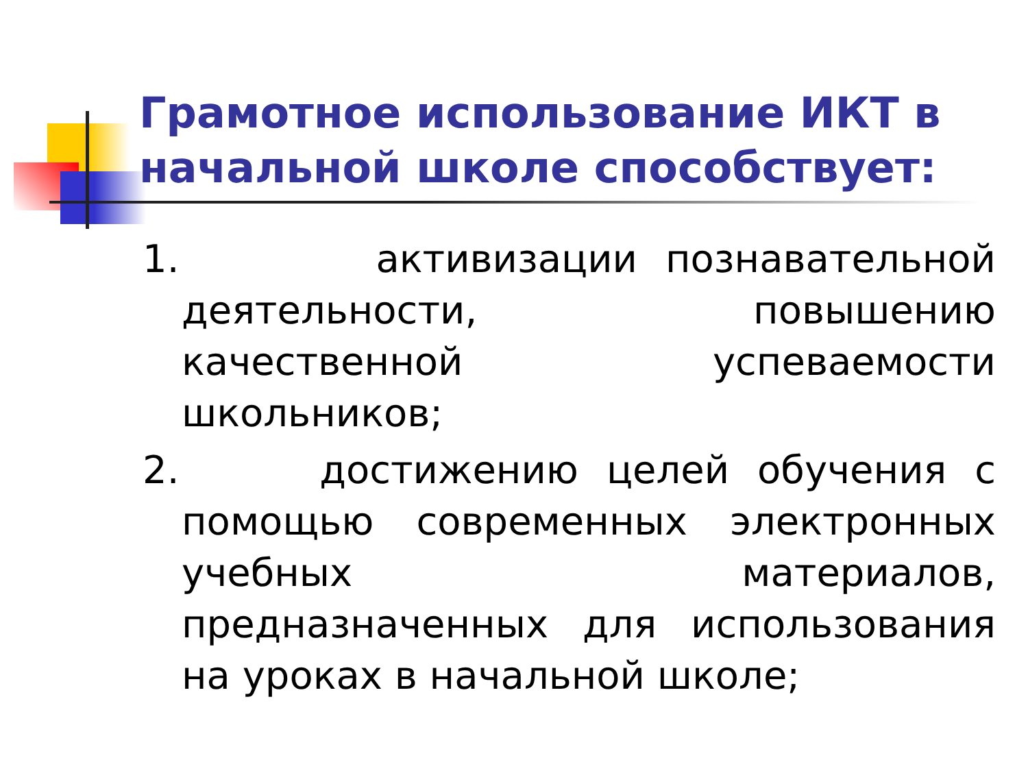Грамотное использование ИКТ в начальной школе способствует:
1. активизации познавательной деятельности, повышению качественной успеваемости школьников;
2. достижению целей обучения с помощью современных электронных учебных материалов, предназначенных для использования на уроках в начальной школе;